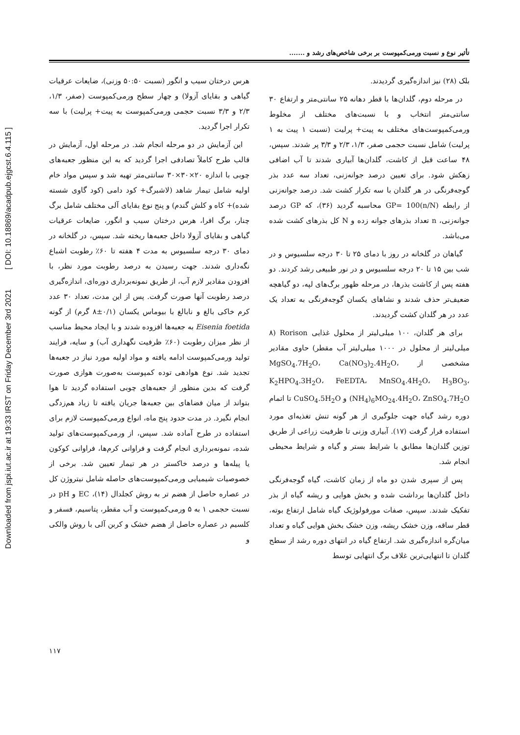Downloaded from jspi.iut.ac.ir at 19:33 IRST on Friday December 3rd 2021 [ DOI: 10.18869/acadpub.ejgcst.6.4.115 ]
تأثیر نوع و نسبت ورمی‌کمپوست بر برخی شاخص‌های رشد و .......
هرس درختان سیب و انگور (نسبت ۵۰:۵۰ وزنی)، ضایعات عرقیات گیاهی و بقایای آزولا) و چهار سطح ورمی‌کمپوست (صفر، ۱/۳، ۲/۳ و ۳/۳ نسبت حجمی ورمی‌کمپوست به پیت+ پرلیت) با سه تکرار اجرا گردید.
این آزمایش در دو مرحله انجام شد. در مرحله اول، آزمایش در قالب طرح کاملاً تصادفی اجرا گردید که به این منظور جعبه‌های چوبی با اندازه ۲۰×۳۰×۳۰ سانتی‌متر تهیه شد و سپس مواد خام اولیه شامل تیمار شاهد (لاشبرگ+ کود دامی (کود گاوی شسته شده)+ کاه و کلش گندم) و پنج نوع بقایای آلی مختلف شامل برگ چنار، برگ افرا، هرس درختان سیب و انگور، ضایعات عرقیات گیاهی و بقایای آزولا داخل جعبه‌ها ریخته شد. سپس، در گلخانه در دمای ۳۰ درجه سلسیوس به مدت ۴ هفته تا ۶۰٪ رطوبت اشباع نگه‌داری شدند. جهت رسیدن به درصد رطوبت مورد نظر، با افزودن مقادیر لازم آب، از طریق نمونه‌برداری دوره‌ای، اندازه‌گیری درصد رطوبت آنها صورت گرفت. پس از این مدت، تعداد ۳۰ عدد کرم خاکی بالغ و نابالغ با بیوماس یکسان (۰/۱±۸ گرم) از گونه Eisenia foetida به جعبه‌ها افزوده شدند و با ایجاد محیط مناسب از نظر میزان رطوبت (۶۰٪ ظرفیت نگهداری آب) و سایه، فرایند تولید ورمی‌کمپوست ادامه یافته و مواد اولیه مورد نیاز در جعبه‌ها تجدید شد. نوع هوادهی توده کمپوست به‌صورت هوازی صورت گرفت که بدین منظور از جعبه‌های چوبی استفاده گردید تا هوا بتواند از میان فضاهای بین جعبه‌ها جریان یافته تا زیاد هم‌زدگی انجام نگیرد. در مدت حدود پنج ماه، انواع ورمی‌کمپوست لازم برای استفاده در طرح آماده شد. سپس، از ورمی‌کمپوست‌های تولید شده، نمونه‌برداری انجام گرفت و فراوانی کرم‌ها، فراوانی کوکون یا پیله‌ها و درصد خاکستر در هر تیمار تعیین شد. برخی از خصوصیات شیمیایی ورمی‌کمپوست‌های حاصله شامل نیتروژن کل در عصاره حاصل از هضم تر به روش کجلدال (۱۴)، EC و pH در نسبت حجمی ۱ به ۵ ورمی‌کمپوست و آب مقطر، پتاسیم، فسفر و کلسیم در عصاره حاصل از هضم خشک و کربن آلی با روش والکی و
بلک (۲۸) نیز اندازه‌گیری گردیدند.
در مرحله دوم، گلدان‌ها با قطر دهانه ۲۵ سانتی‌متر و ارتفاع ۳۰ سانتی‌متر انتخاب و با نسبت‌های مختلف از مخلوط ورمی‌کمپوست‌های مختلف به پیت+ پرلیت (نسبت ۱ پیت به ۱ پرلیت) شامل نسبت حجمی صفر، ۱/۳، ۲/۳ و ۳/۳ پر شدند. سپس، ۴۸ ساعت قبل از کاشت، گلدان‌ها آبیاری شدند تا آب اضافی زهکش شود. برای تعیین درصد جوانه‌زنی، تعداد سه عدد بذر گوجه‌فرنگی در هر گلدان با سه تکرار کشت شد. درصد جوانه‌زنی از رابطه GP= 100(n/N) محاسبه گردید (۳۶)، که GP درصد جوانه‌زنی، n تعداد بذرهای جوانه زده و N کل بذرهای کشت شده می‌باشد.
گیاهان در گلخانه در روز با دمای ۲۵ تا ۳۰ درجه سلسیوس و در شب بین ۱۵ تا ۲۰ درجه سلسیوس و در نور طبیعی رشد کردند. دو هفته پس از کاشت بذرها، در مرحله ظهور برگ‌های لپه، دو گیاهچه ضعیف‌تر حذف شدند و نشاهای یکسان گوجه‌فرنگی به تعداد یک عدد در هر گلدان کشت گردیدند.
برای هر گلدان، ۱۰۰ میلی‌لیتر از محلول غذایی Rorison (۸ میلی‌لیتر از محلول در ۱۰۰۰ میلی‌لیتر آب مقطر) حاوی مقادیر مشخصی از MgSO<sub>4</sub>.7H<sub>2</sub>O، Ca(NO<sub>3</sub>)<sub>2</sub>.4H<sub>2</sub>O، K<sub>2</sub>HPO<sub>4</sub>.3H<sub>2</sub>O، FeEDTA، MnSO<sub>4</sub>.4H<sub>2</sub>O، H<sub>3</sub>BO<sub>3</sub>، (NH<sub>4</sub>)<sub>6</sub>MO<sub>24</sub>.4H<sub>2</sub>O، ZnSO<sub>4</sub>.7H<sub>2</sub>O و CuSO<sub>4</sub>.5H<sub>2</sub>O تا اتمام دوره رشد گیاه جهت جلوگیری از هر گونه تنش تغذیه‌ای مورد استفاده قرار گرفت (۱۷). آبیاری وزنی تا ظرفیت زراعی از طریق توزین گلدان‌ها مطابق با شرایط بستر و گیاه و شرایط محیطی انجام شد.
پس از سپری شدن دو ماه از زمان کاشت، گیاه گوجه‌فرنگی داخل گلدان‌ها برداشت شده و بخش هوایی و ریشه گیاه از بذر تفکیک شدند. سپس، صفات مورفولوژیک گیاه شامل ارتفاع بوته، قطر ساقه، وزن خشک ریشه، وزن خشک بخش هوایی گیاه و تعداد میان‌گره اندازه‌گیری شد. ارتفاع گیاه در انتهای دوره رشد از سطح گلدان تا انتهایی‌ترین غلاف برگ انتهایی توسط
۱۱۷